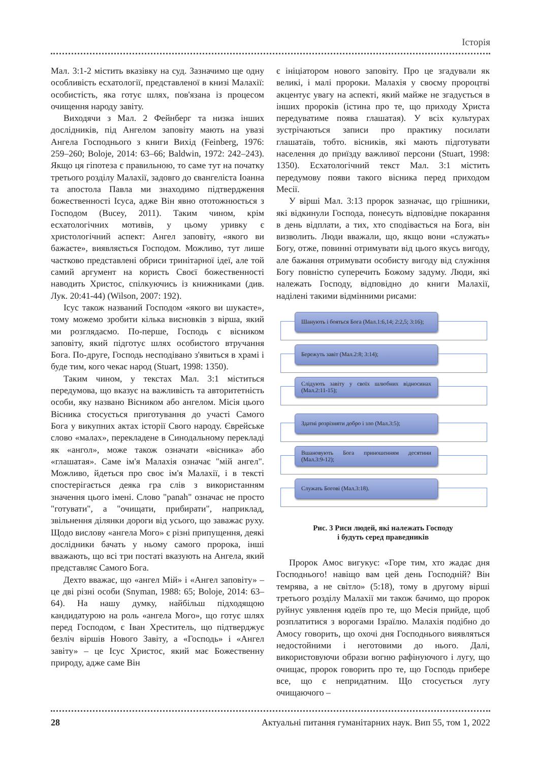Історія
Мал. 3:1-2 містить вказівку на суд. Зазначимо ще одну особливість есхатології, представленої в книзі Малахії: особистість, яка готує шлях, пов'язана із процесом очищення народу завіту.
Виходячи з Мал. 2 Фейнберг та низка інших дослідників, під Ангелом заповіту мають на увазі Ангела Господнього з книги Вихід (Feinberg, 1976: 259–260; Boloje, 2014: 63–66; Baldwin, 1972: 242–243). Якщо ця гіпотеза є правильною, то саме тут на початку третього розділу Малахії, задовго до євангеліста Іоанна та апостола Павла ми знаходимо підтвердження божественності Ісуса, адже Він явно ототожнюється з Господом (Bucey, 2011). Таким чином, крім есхатологічних мотивів, у цьому уривку є христологічний аспект: Ангел заповіту, «якого ви бажаєте», виявляється Господом. Можливо, тут лише частково представлені обриси тринітарної ідеї, але той самий аргумент на користь Своєї божественності наводить Христос, спілкуючись із книжниками (див. Лук. 20:41-44) (Wilson, 2007: 192).
Ісус також названий Господом «якого ви шукаєте», тому можемо зробити кілька висновків з вірша, який ми розглядаємо. По-перше, Господь є вісником заповіту, який підготує шлях особистого втручання Бога. По-друге, Господь несподівано з'явиться в храмі і буде тим, кого чекає народ (Stuart, 1998: 1350).
Таким чином, у текстах Мал. 3:1 міститься передумова, що вказує на важливість та авторитетність особи, яку названо Вісником або ангелом. Місія цього Вісника стосується приготування до участі Самого Бога у викупних актах історії Свого народу. Єврейське слово «малах», перекладене в Синодальному перекладі як «ангол», може також означати «вісника» або «глашатая». Саме ім'я Малахія означає "мій ангел". Можливо, йдеться про своє ім'я Малахії, і в тексті спостерігається деяка гра слів з використанням значення цього імені. Слово "panah" означає не просто "готувати", а "очищати, прибирати", наприклад, звільнення ділянки дороги від усього, що заважає руху. Щодо вислову «ангела Мого» є різні припущення, деякі дослідники бачать у ньому самого пророка, інші вважають, що всі три постаті вказують на Ангела, який представляє Самого Бога.
Дехто вважає, що «ангел Мій» і «Ангел заповіту» – це дві різні особи (Snyman, 1988: 65; Boloje, 2014: 63–64). На нашу думку, найбільш підходящою кандидатурою на роль «ангела Мого», що готує шлях перед Господом, є Іван Хреститель, що підтверджує безліч віршів Нового Завіту, а «Господь» і «Ангел завіту» – це Ісус Христос, який має Божественну природу, адже саме Він
є ініціатором нового заповіту. Про це згадували як великі, і малі пророки. Малахія у своєму пророцтві акцентує увагу на аспекті, який майже не згадується в інших пророків (істина про те, що приходу Христа передуватиме поява глашатая). У всіх культурах зустрічаються записи про практику посилати глашатаїв, тобто. вісників, які мають підготувати населення до приїзду важливої персони (Stuart, 1998: 1350). Есхатологічний текст Мал. 3:1 містить передумову появи такого вісника перед приходом Месії.
У вірші Мал. 3:13 пророк зазначає, що грішники, які відкинули Господа, понесуть відповідне покарання в день відплати, а тих, хто сподівається на Бога, він визволить. Люди вважали, що, якщо вони «служать» Богу, отже, повинні отримувати від цього якусь вигоду, але бажання отримувати особисту вигоду від служіння Богу повністю суперечить Божому задуму. Люди, які належать Господу, відповідно до книги Малахії, наділені такими відмінними рисами:
Шанують і бояться Бога (Мал.1:6,14; 2:2,5; 3:16);
Бережуть завіт (Мал.2:8; 3:14);
Слідують завіту у своїх шлюбних відносинах (Мал.2:11-15);
Здатні розрізняти добро і зло (Мал.3:5);
Вшановують Бога приношенням десятини (Мал.3:9-12);
Служать Богові (Мал.3:18).
Рис. 3 Риси людей, які належать Господу
і будуть серед праведників
Пророк Амос вигукує: «Горе тим, хто жадає дня Господнього! навіщо вам цей день Господній? Він темрява, а не світло» (5:18), тому в другому вірші третього розділу Малахії ми також бачимо, що пророк руйнує уявлення юдеїв про те, що Месія прийде, щоб розплатитися з ворогами Ізраїлю. Малахія подібно до Амосу говорить, що охочі дня Господнього виявляться недостойними і неготовими до нього. Далі, використовуючи образи вогню рафінуючого і лугу, що очищає, пророк говорить про те, що Господь прибере все, що є непридатним. Що стосується лугу очищаючого –
28 Актуальні питання гуманітарних наук. Вип 55, том 1, 2022